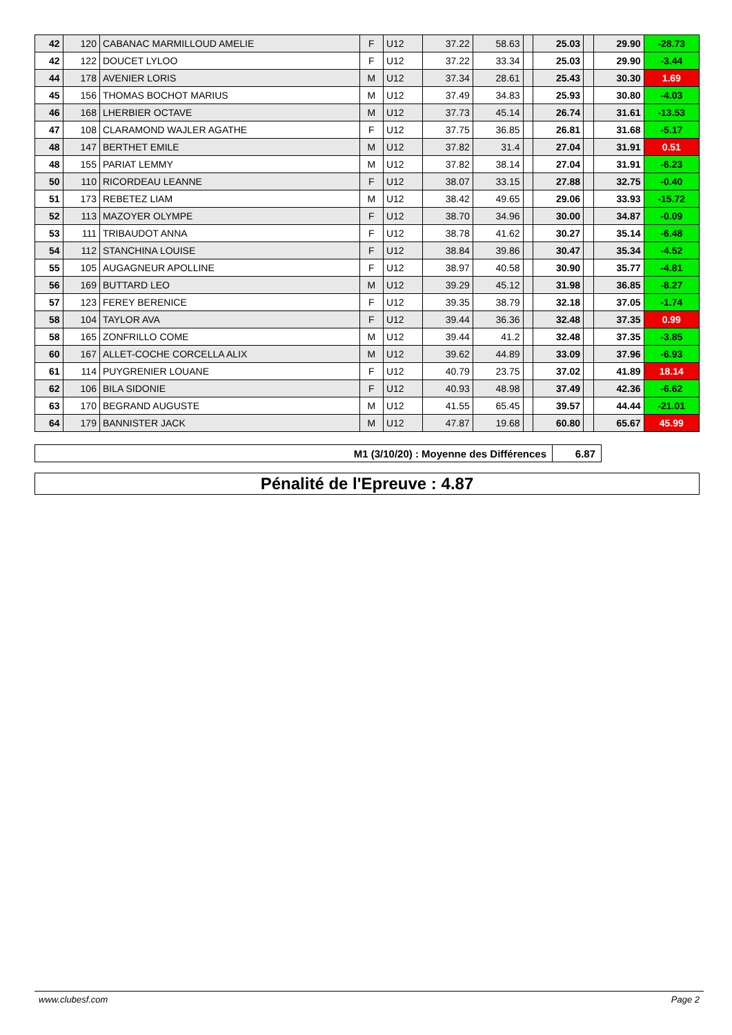| 42 | 120 | CABANAC MARMILLOUD AMELIE | F | U12 | 37.22 | 58.63 | | 25.03 | | 29.90 | -28.73 |
| 42 | 122 | DOUCET LYLOO | F | U12 | 37.22 | 33.34 | | 25.03 | | 29.90 | -3.44 |
| 44 | 178 | AVENIER LORIS | M | U12 | 37.34 | 28.61 | | 25.43 | | 30.30 | 1.69 |
| 45 | 156 | THOMAS BOCHOT MARIUS | M | U12 | 37.49 | 34.83 | | 25.93 | | 30.80 | -4.03 |
| 46 | 168 | LHERBIER OCTAVE | M | U12 | 37.73 | 45.14 | | 26.74 | | 31.61 | -13.53 |
| 47 | 108 | CLARAMOND WAJLER AGATHE | F | U12 | 37.75 | 36.85 | | 26.81 | | 31.68 | -5.17 |
| 48 | 147 | BERTHET EMILE | M | U12 | 37.82 | 31.4 | | 27.04 | | 31.91 | 0.51 |
| 48 | 155 | PARIAT LEMMY | M | U12 | 37.82 | 38.14 | | 27.04 | | 31.91 | -6.23 |
| 50 | 110 | RICORDEAU LEANNE | F | U12 | 38.07 | 33.15 | | 27.88 | | 32.75 | -0.40 |
| 51 | 173 | REBETEZ LIAM | M | U12 | 38.42 | 49.65 | | 29.06 | | 33.93 | -15.72 |
| 52 | 113 | MAZOYER OLYMPE | F | U12 | 38.70 | 34.96 | | 30.00 | | 34.87 | -0.09 |
| 53 | 111 | TRIBAUDOT ANNA | F | U12 | 38.78 | 41.62 | | 30.27 | | 35.14 | -6.48 |
| 54 | 112 | STANCHINA LOUISE | F | U12 | 38.84 | 39.86 | | 30.47 | | 35.34 | -4.52 |
| 55 | 105 | AUGAGNEUR APOLLINE | F | U12 | 38.97 | 40.58 | | 30.90 | | 35.77 | -4.81 |
| 56 | 169 | BUTTARD LEO | M | U12 | 39.29 | 45.12 | | 31.98 | | 36.85 | -8.27 |
| 57 | 123 | FEREY BERENICE | F | U12 | 39.35 | 38.79 | | 32.18 | | 37.05 | -1.74 |
| 58 | 104 | TAYLOR AVA | F | U12 | 39.44 | 36.36 | | 32.48 | | 37.35 | 0.99 |
| 58 | 165 | ZONFRILLO COME | M | U12 | 39.44 | 41.2 | | 32.48 | | 37.35 | -3.85 |
| 60 | 167 | ALLET-COCHE CORCELLA ALIX | M | U12 | 39.62 | 44.89 | | 33.09 | | 37.96 | -6.93 |
| 61 | 114 | PUYGRENIER LOUANE | F | U12 | 40.79 | 23.75 | | 37.02 | | 41.89 | 18.14 |
| 62 | 106 | BILA SIDONIE | F | U12 | 40.93 | 48.98 | | 37.49 | | 42.36 | -6.62 |
| 63 | 170 | BEGRAND AUGUSTE | M | U12 | 41.55 | 65.45 | | 39.57 | | 44.44 | -21.01 |
| 64 | 179 | BANNISTER JACK | M | U12 | 47.87 | 19.68 | | 60.80 | | 65.67 | 45.99 |
| M1 (3/10/20) : Moyenne des Différences | 6.87 |
Pénalité de l'Epreuve : 4.87
www.clubesf.com Page 2